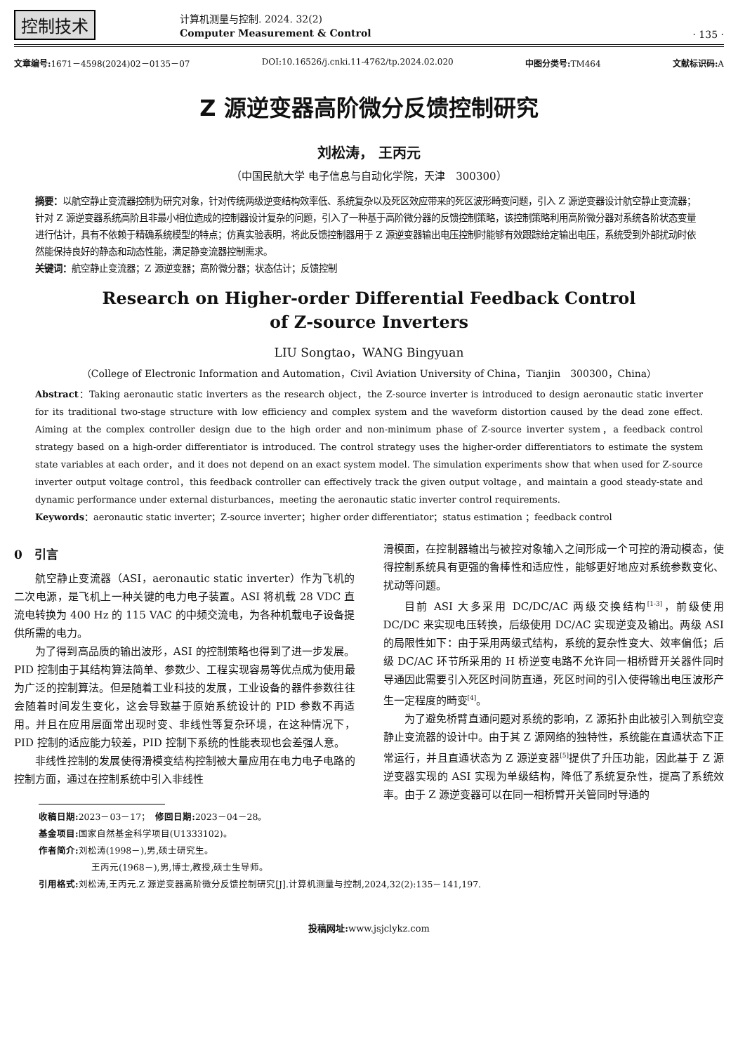控制技术
计算机测量与控制. 2024. 32(2)
Computer Measurement & Control
· 135 ·
文章编号: 1671－4598(2024)02－0135－07 DOI:10.16526/j.cnki.11-4762/tp.2024.02.020 中图分类号: TM464 文献标识码: A
Z 源逆变器高阶微分反馈控制研究
刘松涛， 王丙元
（中国民航大学 电子信息与自动化学院，天津　300300）
摘要：以航空静止变流器控制为研究对象，针对传统两级逆变结构效率低、系统复杂以及死区效应带来的死区波形畸变问题，引入 Z 源逆变器设计航空静止变流器；针对 Z 源逆变器系统高阶且非最小相位造成的控制器设计复杂的问题，引入了一种基于高阶微分器的反馈控制策略，该控制策略利用高阶微分器对系统各阶状态变量进行估计，具有不依赖于精确系统模型的特点；仿真实验表明，将此反馈控制器用于 Z 源逆变器输出电压控制时能够有效跟踪给定输出电压，系统受到外部扰动时依然能保持良好的静态和动态性能，满足静变流器控制需求。
关键词：航空静止变流器；Z 源逆变器；高阶微分器；状态估计；反馈控制
Research on Higher-order Differential Feedback Control
of Z-source Inverters
LIU Songtao，WANG Bingyuan
（College of Electronic Information and Automation，Civil Aviation University of China，Tianjin　300300，China）
Abstract：Taking aeronautic static inverters as the research object，the Z-source inverter is introduced to design aeronautic static inverter for its traditional two-stage structure with low efficiency and complex system and the waveform distortion caused by the dead zone effect. Aiming at the complex controller design due to the high order and non-minimum phase of Z-source inverter system，a feedback control strategy based on a high-order differentiator is introduced. The control strategy uses the higher-order differentiators to estimate the system state variables at each order，and it does not depend on an exact system model. The simulation experiments show that when used for Z-source inverter output voltage control，this feedback controller can effectively track the given output voltage，and maintain a good steady-state and dynamic performance under external disturbances，meeting the aeronautic static inverter control requirements.
Keywords：aeronautic static inverter；Z-source inverter；higher order differentiator；status estimation ；feedback control
0　引言
航空静止变流器（ASI，aeronautic static inverter）作为飞机的二次电源，是飞机上一种关键的电力电子装置。ASI 将机载 28 VDC 直流电转换为 400 Hz 的 115 VAC 的中频交流电，为各种机载电子设备提供所需的电力。
为了得到高品质的输出波形，ASI 的控制策略也得到了进一步发展。PID 控制由于其结构算法简单、参数少、工程实现容易等优点成为使用最为广泛的控制算法。但是随着工业科技的发展，工业设备的器件参数往往会随着时间发生变化，这会导致基于原始系统设计的 PID 参数不再适用。并且在应用层面常出现时变、非线性等复杂环境，在这种情况下，PID 控制的适应能力较差，PID 控制下系统的性能表现也会差强人意。
非线性控制的发展使得滑模变结构控制被大量应用在电力电子电路的控制方面，通过在控制系统中引入非线性
滑模面，在控制器输出与被控对象输入之间形成一个可控的滑动模态，使得控制系统具有更强的鲁棒性和适应性，能够更好地应对系统参数变化、扰动等问题。
目前 ASI 大多采用 DC/DC/AC 两级交换结构<sup>[1-3]</sup>，前级使用 DC/DC 来实现电压转换，后级使用 DC/AC 实现逆变及输出。两级 ASI 的局限性如下：由于采用两级式结构，系统的复杂性变大、效率偏低；后级 DC/AC 环节所采用的 H 桥逆变电路不允许同一相桥臂开关器件同时导通因此需要引入死区时间防直通，死区时间的引入使得输出电压波形产生一定程度的畸变<sup>[4]</sup>。
为了避免桥臂直通问题对系统的影响，Z 源拓扑由此被引入到航空变静止变流器的设计中。由于其 Z 源网络的独特性，系统能在直通状态下正常运行，并且直通状态为 Z 源逆变器<sup>[5]</sup>提供了升压功能，因此基于 Z 源逆变器实现的 ASI 实现为单级结构，降低了系统复杂性，提高了系统效率。由于 Z 源逆变器可以在同一相桥臂开关管同时导通的
收稿日期: 2023－03－17；　修回日期: 2023－04－28。
基金项目: 国家自然基金科学项目(U1333102)。
作者简介: 刘松涛(1998－),男,硕士研究生。
王丙元(1968－),男,博士,教授,硕士生导师。
引用格式: 刘松涛,王丙元.Z 源逆变器高阶微分反馈控制研究[J].计算机测量与控制,2024,32(2):135－141,197.
投稿网址: www.jsjclykz.com